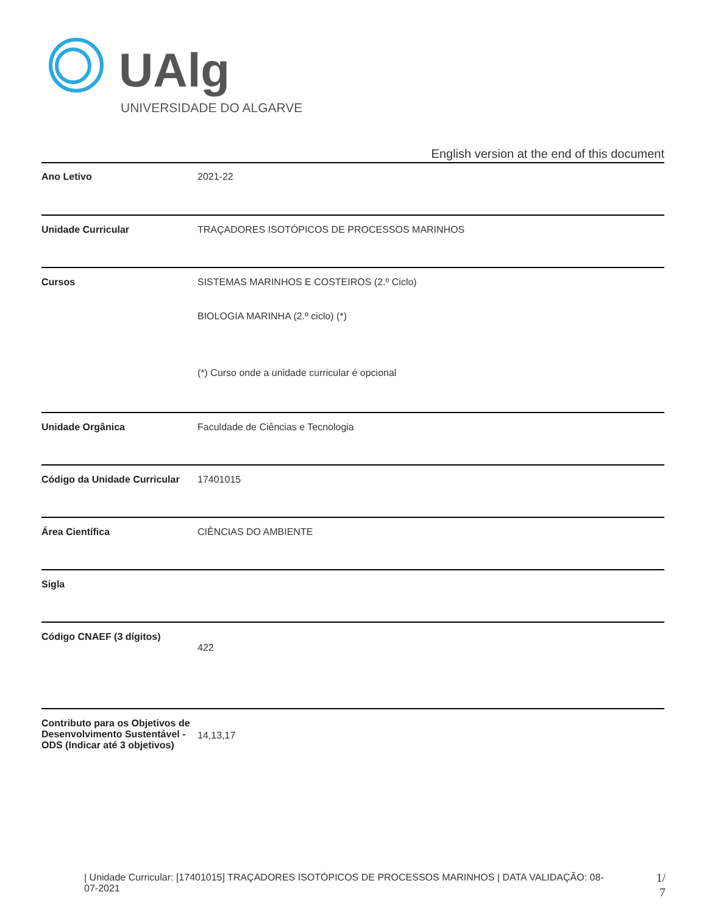UAlg
UNIVERSIDADE DO ALGARVE
English version at the end of this document
| Ano Letivo | 2021-22 |
| Unidade Curricular | TRAÇADORES ISOTÓPICOS DE PROCESSOS MARINHOS |
| Cursos | SISTEMAS MARINHOS E COSTEIROS (2.º Ciclo) BIOLOGIA MARINHA (2.º ciclo) (*) (*) Curso onde a unidade curricular é opcional |
| Unidade Orgânica | Faculdade de Ciências e Tecnologia |
| Código da Unidade Curricular | 17401015 |
| Área Científica | CIÊNCIAS DO AMBIENTE |
| Sigla | |
| Código CNAEF (3 dígitos) | 422 |
| Contributo para os Objetivos de Desenvolvimento Sustentável - ODS (Indicar até 3 objetivos) | 14,13,17 |
| Unidade Curricular: [17401015] TRAÇADORES ISOTÓPICOS DE PROCESSOS MARINHOS | DATA VALIDAÇÃO: 08-07-2021
1/ 7